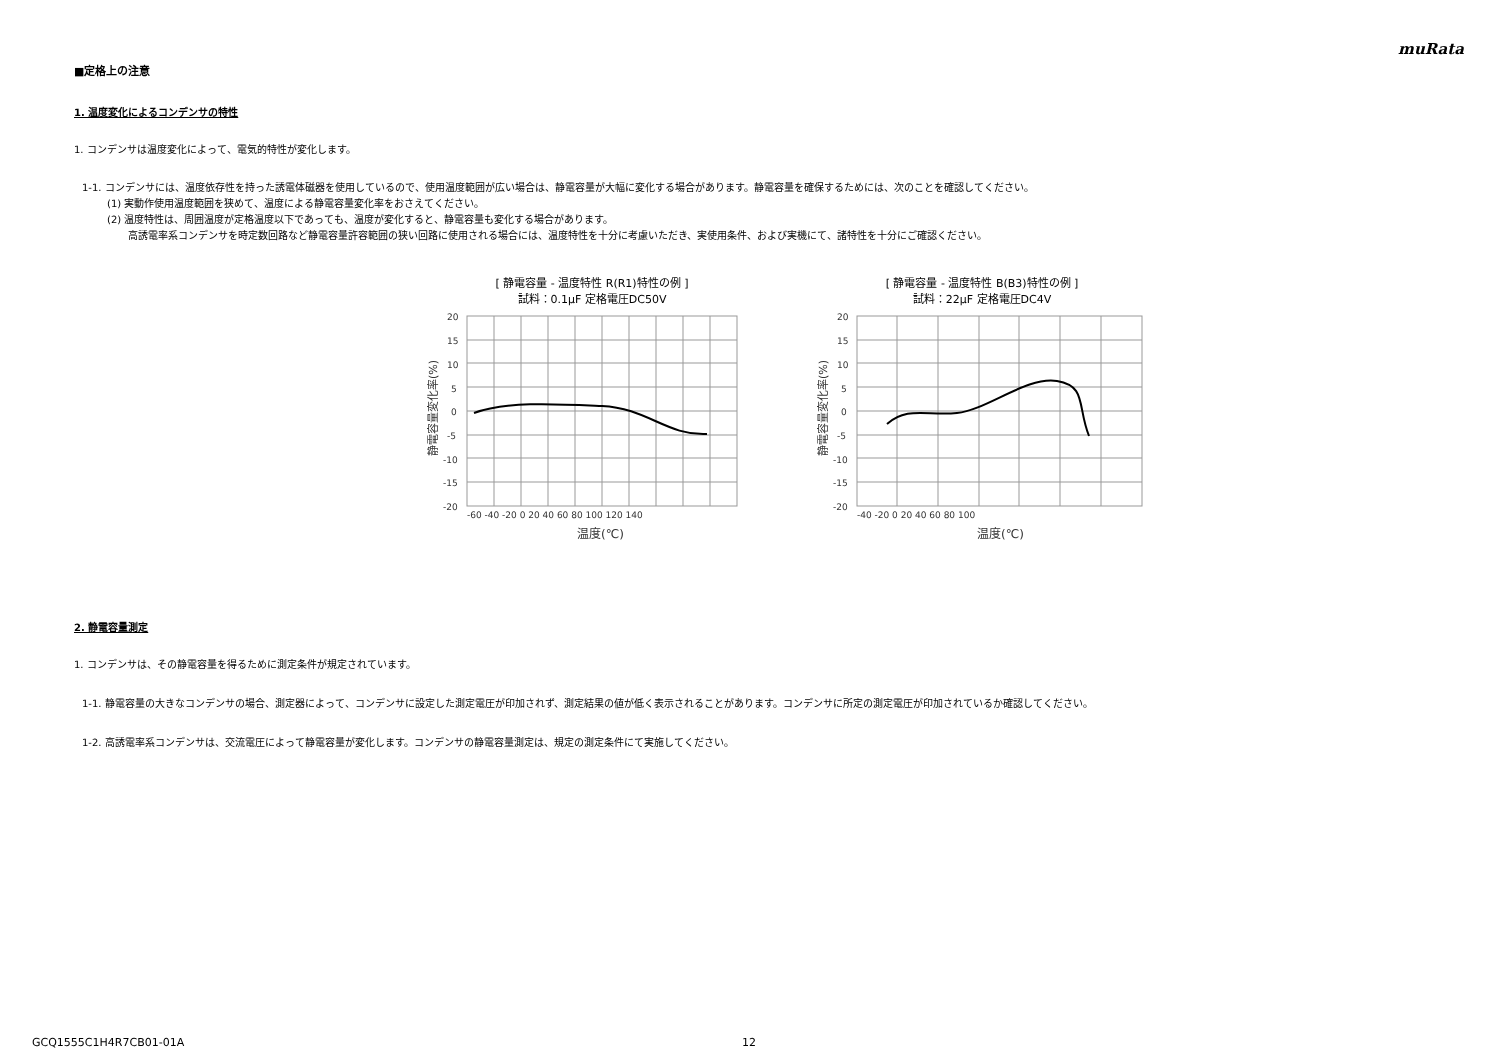muRata
■定格上の注意
1. 温度変化によるコンデンサの特性
1. コンデンサは温度変化によって、電気的特性が変化します。
1-1. コンデンサには、温度依存性を持った誘電体磁器を使用しているので、使用温度範囲が広い場合は、静電容量が大幅に変化する場合があります。静電容量を確保するためには、次のことを確認してください。
(1) 実動作使用温度範囲を狭めて、温度による静電容量変化率をおさえてください。
(2) 温度特性は、周囲温度が定格温度以下であっても、温度が変化すると、静電容量も変化する場合があります。
高誘電率系コンデンサを時定数回路など静電容量許容範囲の狭い回路に使用される場合には、温度特性を十分に考慮いただき、実使用条件、および実機にて、諸特性を十分にご確認ください。
[ 静電容量 - 温度特性 R(R1)特性の例 ]
試料：0.1μF 定格電圧DC50V
20
15
10
5
0
-5
-10
-15
-20
-60 -40 -20 0 20 40 60 80 100 120 140
温度(℃)
静電容量変化率(%)
[ 静電容量 - 温度特性 B(B3)特性の例 ]
試料：22μF 定格電圧DC4V
20
15
10
5
0
-5
-10
-15
-20
-40 -20 0 20 40 60 80 100
温度(℃)
静電容量変化率(%)
2. 静電容量測定
1. コンデンサは、その静電容量を得るために測定条件が規定されています。
1-1. 静電容量の大きなコンデンサの場合、測定器によって、コンデンサに設定した測定電圧が印加されず、測定結果の値が低く表示されることがあります。コンデンサに所定の測定電圧が印加されているか確認してください。
1-2. 高誘電率系コンデンサは、交流電圧によって静電容量が変化します。コンデンサの静電容量測定は、規定の測定条件にて実施してください。
GCQ1555C1H4R7CB01-01A 12